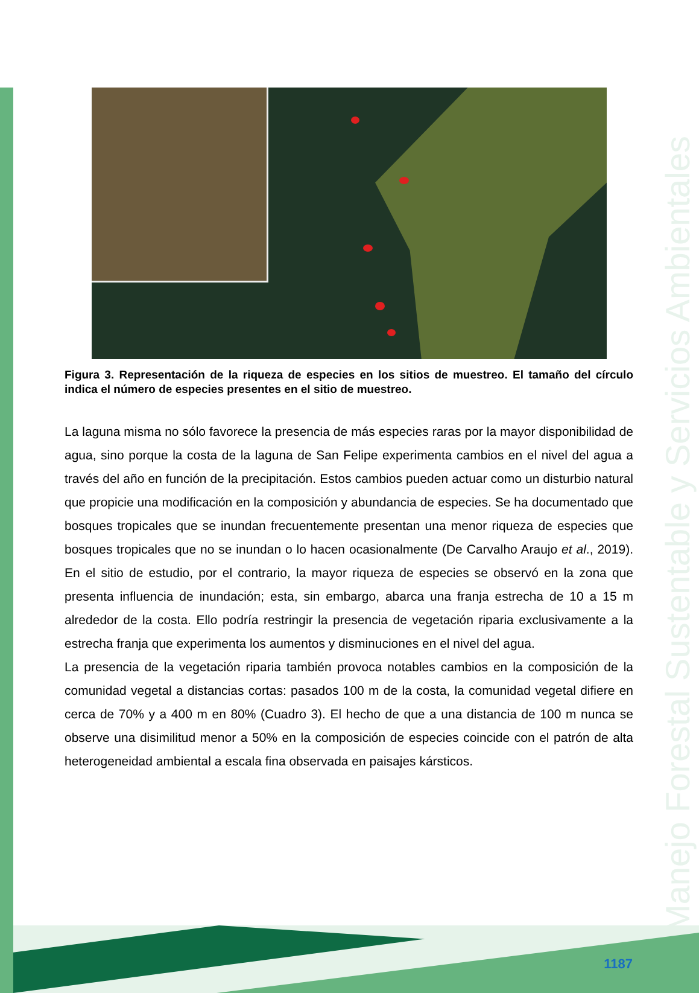Manejo Forestal Sustentable y Servicios Ambientales
Figura 3. Representación de la riqueza de especies en los sitios de muestreo. El tamaño del círculo indica el número de especies presentes en el sitio de muestreo.
La laguna misma no sólo favorece la presencia de más especies raras por la mayor disponibilidad de agua, sino porque la costa de la laguna de San Felipe experimenta cambios en el nivel del agua a través del año en función de la precipitación. Estos cambios pueden actuar como un disturbio natural que propicie una modificación en la composición y abundancia de especies. Se ha documentado que bosques tropicales que se inundan frecuentemente presentan una menor riqueza de especies que bosques tropicales que no se inundan o lo hacen ocasionalmente (De Carvalho Araujo et al., 2019). En el sitio de estudio, por el contrario, la mayor riqueza de especies se observó en la zona que presenta influencia de inundación; esta, sin embargo, abarca una franja estrecha de 10 a 15 m alrededor de la costa. Ello podría restringir la presencia de vegetación riparia exclusivamente a la estrecha franja que experimenta los aumentos y disminuciones en el nivel del agua.
La presencia de la vegetación riparia también provoca notables cambios en la composición de la comunidad vegetal a distancias cortas: pasados 100 m de la costa, la comunidad vegetal difiere en cerca de 70% y a 400 m en 80% (Cuadro 3). El hecho de que a una distancia de 100 m nunca se observe una disimilitud menor a 50% en la composición de especies coincide con el patrón de alta heterogeneidad ambiental a escala fina observada en paisajes kársticos.
1187